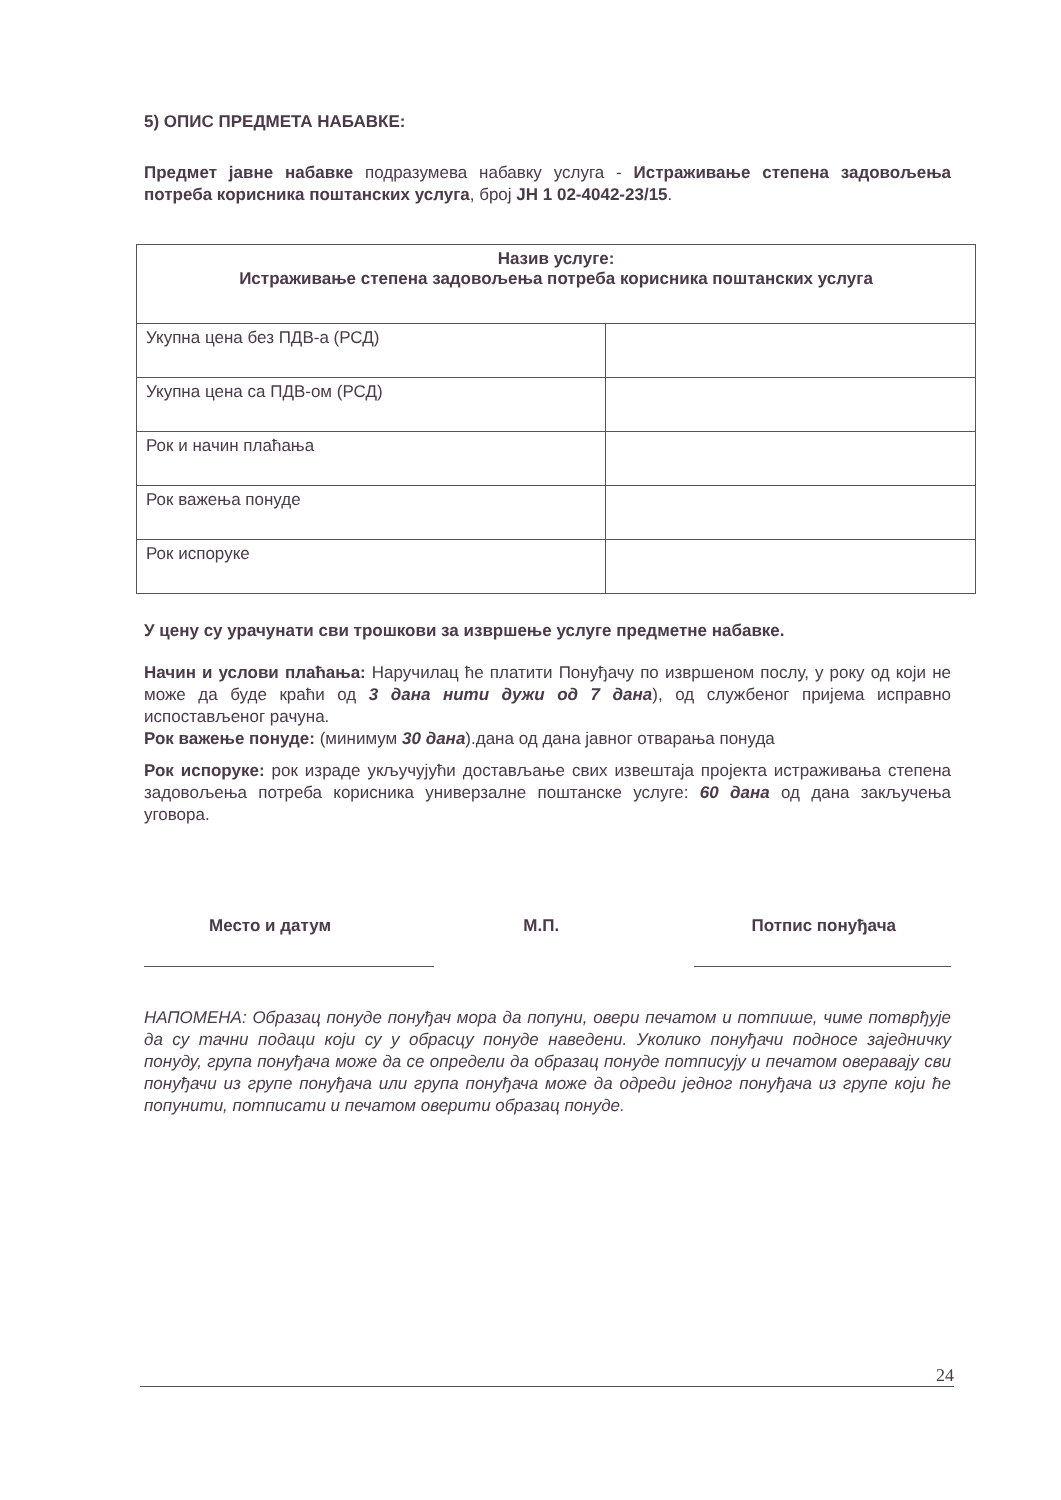5) ОПИС ПРЕДМЕТА НАБАВКЕ:
Предмет јавне набавке подразумева набавку услуга - Истраживање степена задовољења потреба корисника поштанских услуга, број ЈН 1 02-4042-23/15.
| Назив услуге: Истраживање степена задовољења потреба корисника поштанских услуга | |
| Укупна цена без ПДВ-а (РСД) | |
| Укупна цена са ПДВ-ом (РСД) | |
| Рок и начин плаћања | |
| Рок важења понуде | |
| Рок испоруке | |
У цену су урачунати сви трошкови за извршење услуге предметне набавке.
Начин и услови плаћања: Наручилац ће платити Понуђачу по извршеном послу, у року од који не може да буде краћи од 3 дана нити дужи од 7 дана), од службеног пријема исправно испостављеног рачуна.
Рок важење понуде: (минимум 30 дана).дана од дана јавног отварања понуда
Рок испоруке: рок израде укључујући достављање свих извештаја пројекта истраживања степена задовољења потреба корисника универзалне поштанске услуге: 60 дана од дана закључења уговора.
Место и датум М.П. Потпис понуђача
НАПОМЕНА: Образац понуде понуђач мора да попуни, овери печатом и потпише, чиме потврђује да су тачни подаци који су у обрасцу понуде наведени. Уколико понуђачи подносе заједничку понуду, група понуђача може да се определи да образац понуде потписују и печатом оверавају сви понуђачи из групе понуђача или група понуђача може да одреди једног понуђача из групе који ће попунити, потписати и печатом оверити образац понуде.
24